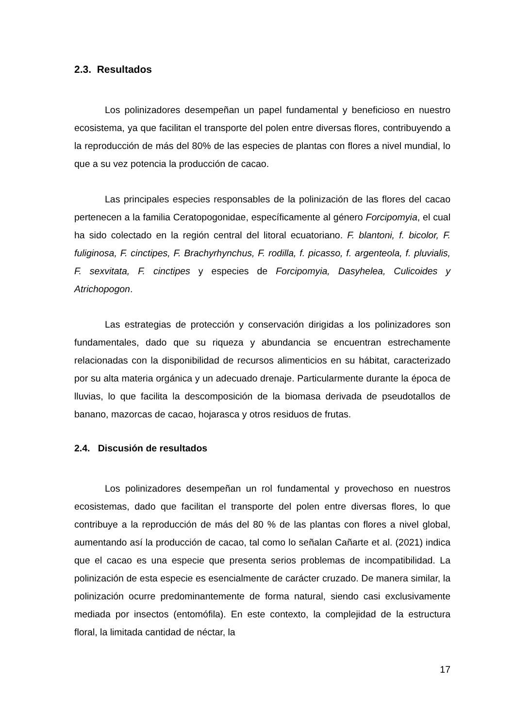2.3. Resultados
Los polinizadores desempeñan un papel fundamental y beneficioso en nuestro ecosistema, ya que facilitan el transporte del polen entre diversas flores, contribuyendo a la reproducción de más del 80% de las especies de plantas con flores a nivel mundial, lo que a su vez potencia la producción de cacao.
Las principales especies responsables de la polinización de las flores del cacao pertenecen a la familia Ceratopogonidae, específicamente al género Forcipomyia, el cual ha sido colectado en la región central del litoral ecuatoriano. F. blantoni, f. bicolor, F. fuliginosa, F. cinctipes, F. Brachyrhynchus, F. rodilla, f. picasso, f. argenteola, f. pluvialis, F. sexvitata, F. cinctipes y especies de Forcipomyia, Dasyhelea, Culicoides y Atrichopogon.
Las estrategias de protección y conservación dirigidas a los polinizadores son fundamentales, dado que su riqueza y abundancia se encuentran estrechamente relacionadas con la disponibilidad de recursos alimenticios en su hábitat, caracterizado por su alta materia orgánica y un adecuado drenaje. Particularmente durante la época de lluvias, lo que facilita la descomposición de la biomasa derivada de pseudotallos de banano, mazorcas de cacao, hojarasca y otros residuos de frutas.
2.4. Discusión de resultados
Los polinizadores desempeñan un rol fundamental y provechoso en nuestros ecosistemas, dado que facilitan el transporte del polen entre diversas flores, lo que contribuye a la reproducción de más del 80 % de las plantas con flores a nivel global, aumentando así la producción de cacao, tal como lo señalan Cañarte et al. (2021) indica que el cacao es una especie que presenta serios problemas de incompatibilidad. La polinización de esta especie es esencialmente de carácter cruzado. De manera similar, la polinización ocurre predominantemente de forma natural, siendo casi exclusivamente mediada por insectos (entomófila). En este contexto, la complejidad de la estructura floral, la limitada cantidad de néctar, la
17